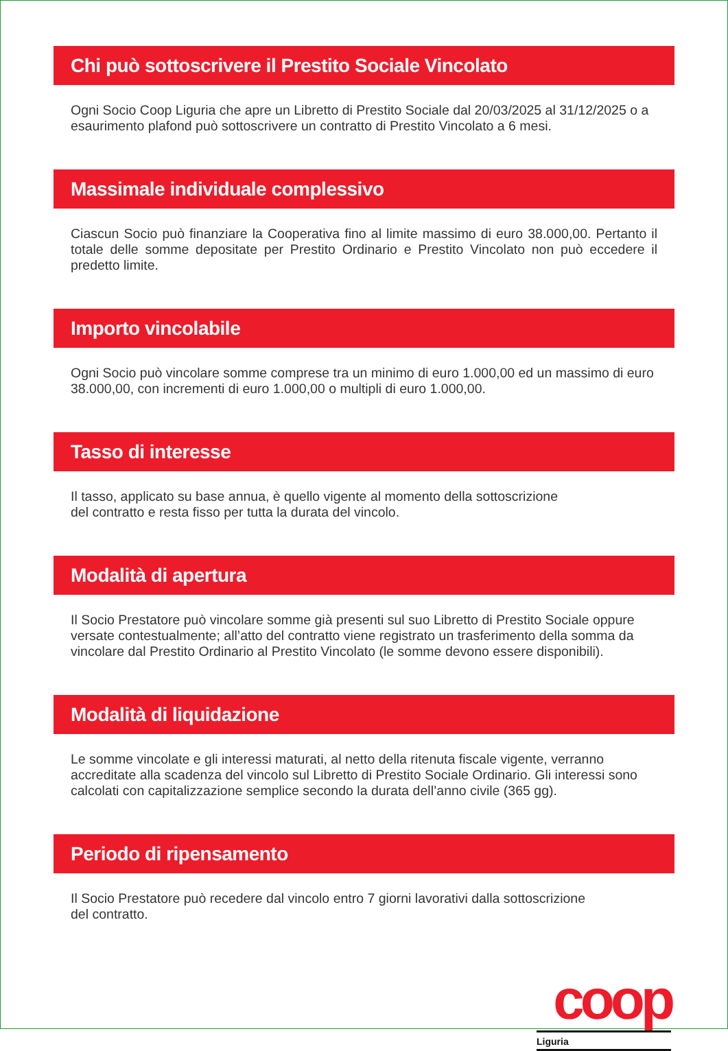Chi può sottoscrivere il Prestito Sociale Vincolato
Ogni Socio Coop Liguria che apre un Libretto di Prestito Sociale dal 20/03/2025 al 31/12/2025 o a esaurimento plafond può sottoscrivere un contratto di Prestito Vincolato a 6 mesi.
Massimale individuale complessivo
Ciascun Socio può finanziare la Cooperativa fino al limite massimo di euro 38.000,00. Pertanto il totale delle somme depositate per Prestito Ordinario e Prestito Vincolato non può eccedere il predetto limite.
Importo vincolabile
Ogni Socio può vincolare somme comprese tra un minimo di euro 1.000,00 ed un massimo di euro 38.000,00, con incrementi di euro 1.000,00 o multipli di euro 1.000,00.
Tasso di interesse
Il tasso, applicato su base annua, è quello vigente al momento della sottoscrizione
del contratto e resta fisso per tutta la durata del vincolo.
Modalità di apertura
Il Socio Prestatore può vincolare somme già presenti sul suo Libretto di Prestito Sociale oppure versate contestualmente; all’atto del contratto viene registrato un trasferimento della somma da vincolare dal Prestito Ordinario al Prestito Vincolato (le somme devono essere disponibili).
Modalità di liquidazione
Le somme vincolate e gli interessi maturati, al netto della ritenuta fiscale vigente, verranno accreditate alla scadenza del vincolo sul Libretto di Prestito Sociale Ordinario. Gli interessi sono calcolati con capitalizzazione semplice secondo la durata dell’anno civile (365 gg).
Periodo di ripensamento
Il Socio Prestatore può recedere dal vincolo entro 7 giorni lavorativi dalla sottoscrizione
del contratto.
coop
Liguria